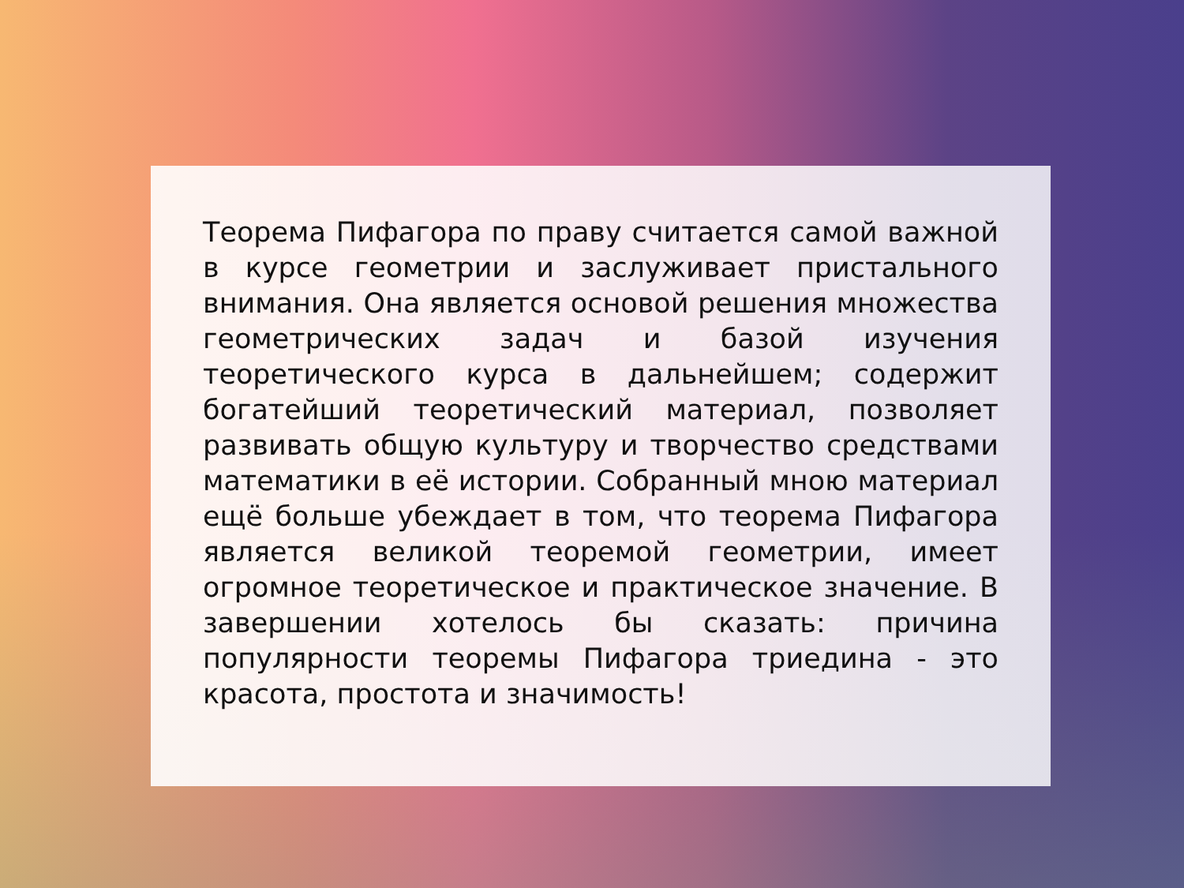Теорема Пифагора по праву считается самой важной в курсе геометрии и заслуживает пристального внимания. Она является основой решения множества геометрических задач и базой изучения теоретического курса в дальнейшем; содержит богатейший теоретический материал, позволяет развивать общую культуру и творчество средствами математики в её истории. Собранный мною материал ещё больше убеждает в том, что теорема Пифагора является великой теоремой геометрии, имеет огромное теоретическое и практическое значение. В завершении хотелось бы сказать: причина популярности теоремы Пифагора триедина - это красота, простота и значимость!